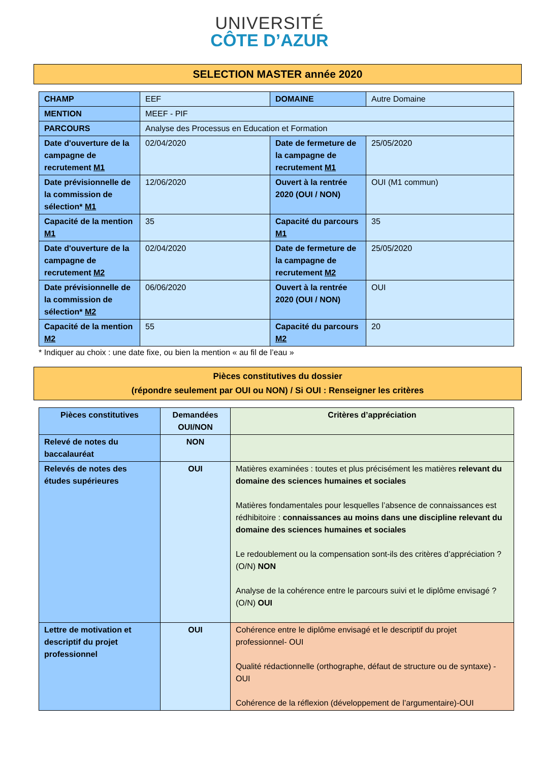UNIVERSITÉ
CÔTE D’AZUR
SELECTION MASTER année 2020
| CHAMP | EEF | DOMAINE | Autre Domaine |
| MENTION | MEEF - PIF | | |
| PARCOURS | Analyse des Processus en Education et Formation | | |
| Date d'ouverture de la campagne de recrutement M1 | 02/04/2020 | Date de fermeture de la campagne de recrutement M1 | 25/05/2020 |
| Date prévisionnelle de la commission de sélection* M1 | 12/06/2020 | Ouvert à la rentrée 2020 (OUI / NON) | OUI (M1 commun) |
| Capacité de la mention M1 | 35 | Capacité du parcours M1 | 35 |
| Date d'ouverture de la campagne de recrutement M2 | 02/04/2020 | Date de fermeture de la campagne de recrutement M2 | 25/05/2020 |
| Date prévisionnelle de la commission de sélection* M2 | 06/06/2020 | Ouvert à la rentrée 2020 (OUI / NON) | OUI |
| Capacité de la mention M2 | 55 | Capacité du parcours M2 | 20 |
* Indiquer au choix : une date fixe, ou bien la mention « au fil de l’eau »
Pièces constitutives du dossier
(répondre seulement par OUI ou NON) / Si OUI : Renseigner les critères
| Pièces constitutives | Demandées OUI/NON | Critères d’appréciation |
| --- | --- | --- |
| Relevé de notes du baccalauréat | NON | |
| Relevés de notes des études supérieures | OUI | Matières examinées : toutes et plus précisément les matières relevant du domaine des sciences humaines et sociales Matières fondamentales pour lesquelles l’absence de connaissances est rédhibitoire : connaissances au moins dans une discipline relevant du domaine des sciences humaines et sociales Le redoublement ou la compensation sont-ils des critères d’appréciation ? (O/N) NON Analyse de la cohérence entre le parcours suivi et le diplôme envisagé ? (O/N) OUI |
| Lettre de motivation et descriptif du projet professionnel | OUI | Cohérence entre le diplôme envisagé et le descriptif du projet professionnel- OUI Qualité rédactionnelle (orthographe, défaut de structure ou de syntaxe) - OUI Cohérence de la réflexion (développement de l’argumentaire)-OUI |